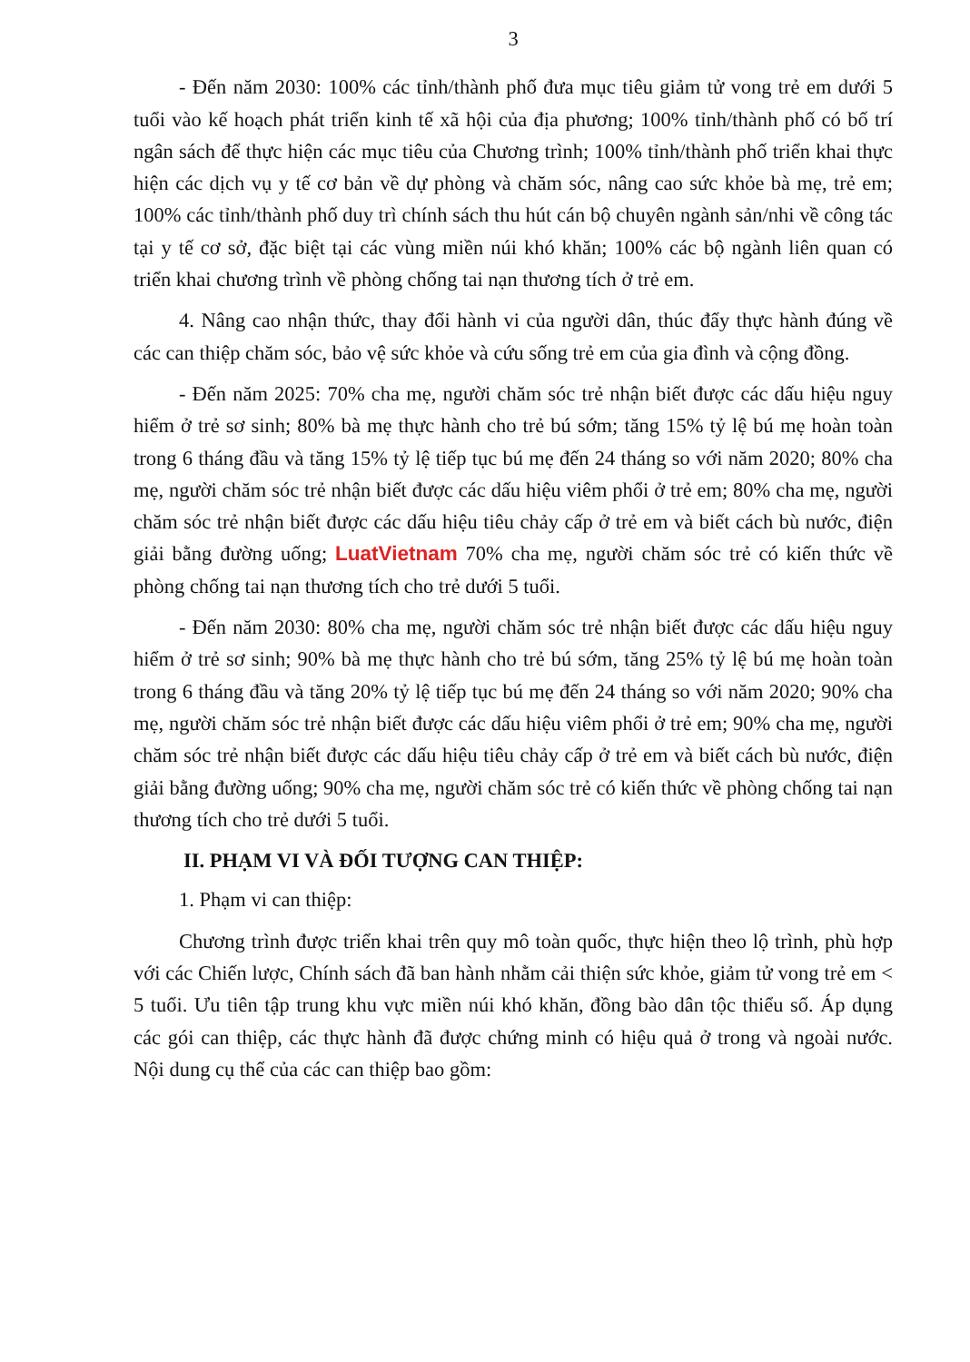3
- Đến năm 2030: 100% các tỉnh/thành phố đưa mục tiêu giảm tử vong trẻ em dưới 5 tuổi vào kế hoạch phát triển kinh tế xã hội của địa phương; 100% tỉnh/thành phố có bố trí ngân sách để thực hiện các mục tiêu của Chương trình; 100% tỉnh/thành phố triển khai thực hiện các dịch vụ y tế cơ bản về dự phòng và chăm sóc, nâng cao sức khỏe bà mẹ, trẻ em; 100% các tỉnh/thành phố duy trì chính sách thu hút cán bộ chuyên ngành sản/nhi về công tác tại y tế cơ sở, đặc biệt tại các vùng miền núi khó khăn; 100% các bộ ngành liên quan có triển khai chương trình về phòng chống tai nạn thương tích ở trẻ em.
4. Nâng cao nhận thức, thay đổi hành vi của người dân, thúc đẩy thực hành đúng về các can thiệp chăm sóc, bảo vệ sức khỏe và cứu sống trẻ em của gia đình và cộng đồng.
- Đến năm 2025: 70% cha mẹ, người chăm sóc trẻ nhận biết được các dấu hiệu nguy hiểm ở trẻ sơ sinh; 80% bà mẹ thực hành cho trẻ bú sớm; tăng 15% tỷ lệ bú mẹ hoàn toàn trong 6 tháng đầu và tăng 15% tỷ lệ tiếp tục bú mẹ đến 24 tháng so với năm 2020; 80% cha mẹ, người chăm sóc trẻ nhận biết được các dấu hiệu viêm phổi ở trẻ em; 80% cha mẹ, người chăm sóc trẻ nhận biết được các dấu hiệu tiêu chảy cấp ở trẻ em và biết cách bù nước, điện giải bằng đường uống; LuatVietnam 70% cha mẹ, người chăm sóc trẻ có kiến thức về phòng chống tai nạn thương tích cho trẻ dưới 5 tuổi.
- Đến năm 2030: 80% cha mẹ, người chăm sóc trẻ nhận biết được các dấu hiệu nguy hiểm ở trẻ sơ sinh; 90% bà mẹ thực hành cho trẻ bú sớm, tăng 25% tỷ lệ bú mẹ hoàn toàn trong 6 tháng đầu và tăng 20% tỷ lệ tiếp tục bú mẹ đến 24 tháng so với năm 2020; 90% cha mẹ, người chăm sóc trẻ nhận biết được các dấu hiệu viêm phổi ở trẻ em; 90% cha mẹ, người chăm sóc trẻ nhận biết được các dấu hiệu tiêu chảy cấp ở trẻ em và biết cách bù nước, điện giải bằng đường uống; 90% cha mẹ, người chăm sóc trẻ có kiến thức về phòng chống tai nạn thương tích cho trẻ dưới 5 tuổi.
II. PHẠM VI VÀ ĐỐI TƯỢNG CAN THIỆP:
1. Phạm vi can thiệp:
Chương trình được triển khai trên quy mô toàn quốc, thực hiện theo lộ trình, phù hợp với các Chiến lược, Chính sách đã ban hành nhằm cải thiện sức khỏe, giảm tử vong trẻ em < 5 tuổi. Ưu tiên tập trung khu vực miền núi khó khăn, đồng bào dân tộc thiểu số. Áp dụng các gói can thiệp, các thực hành đã được chứng minh có hiệu quả ở trong và ngoài nước. Nội dung cụ thể của các can thiệp bao gồm: